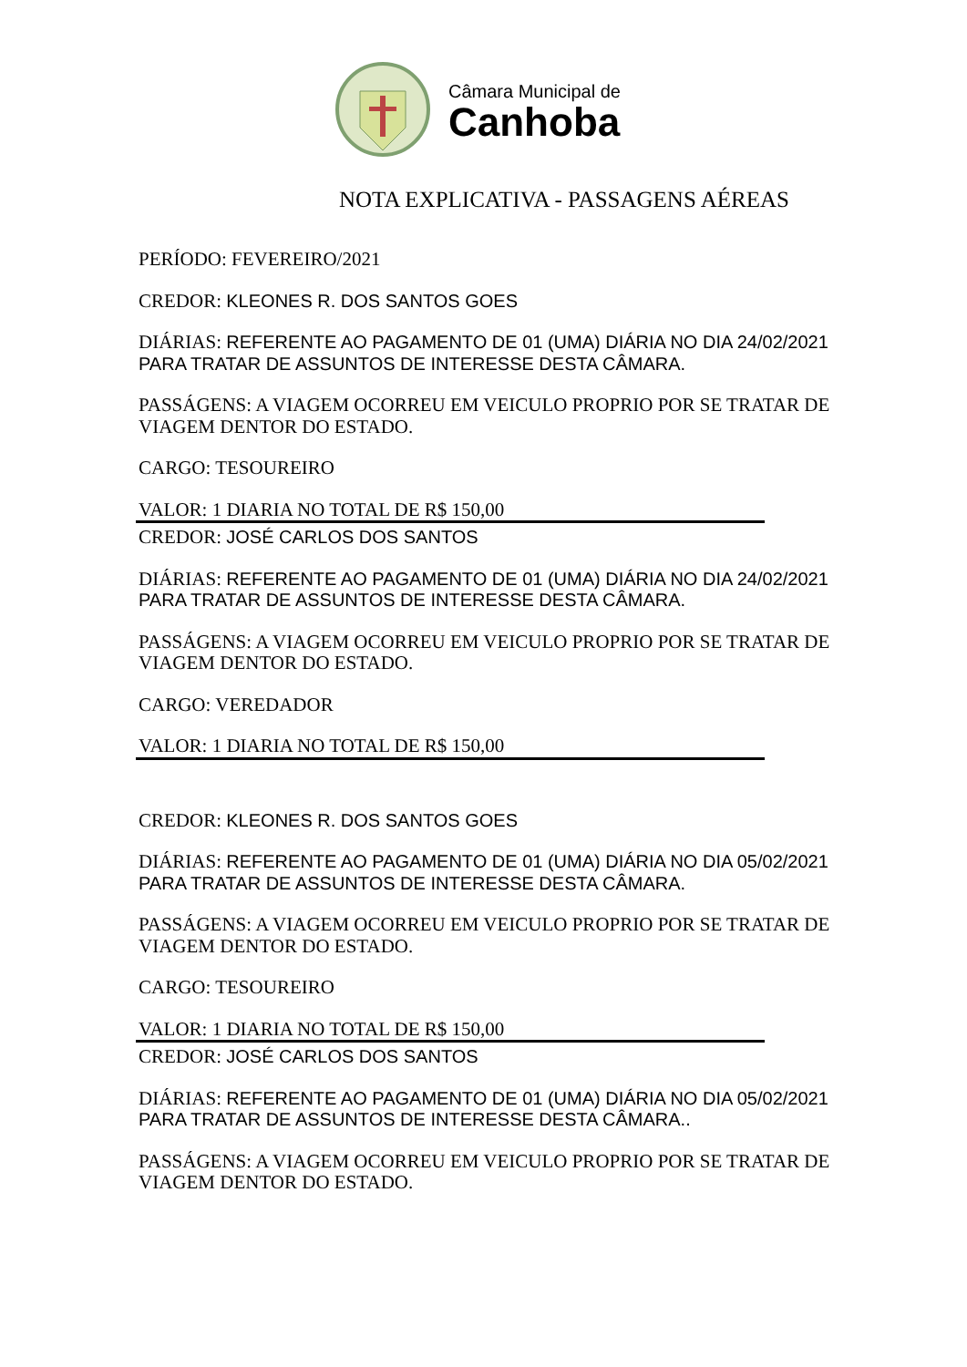Câmara Municipal de
Canhoba
NOTA EXPLICATIVA - PASSAGENS AÉREAS
PERÍODO: FEVEREIRO/2021
CREDOR: KLEONES R. DOS SANTOS GOES
DIÁRIAS: REFERENTE AO PAGAMENTO DE 01 (UMA) DIÁRIA NO DIA 24/02/2021 PARA TRATAR DE ASSUNTOS DE INTERESSE DESTA CÂMARA.
PASSÁGENS: A VIAGEM OCORREU EM VEICULO PROPRIO POR SE TRATAR DE VIAGEM DENTOR DO ESTADO.
CARGO: TESOUREIRO
VALOR: 1 DIARIA NO TOTAL DE R$ 150,00
CREDOR: JOSÉ CARLOS DOS SANTOS
DIÁRIAS: REFERENTE AO PAGAMENTO DE 01 (UMA) DIÁRIA NO DIA 24/02/2021 PARA TRATAR DE ASSUNTOS DE INTERESSE DESTA CÂMARA.
PASSÁGENS: A VIAGEM OCORREU EM VEICULO PROPRIO POR SE TRATAR DE VIAGEM DENTOR DO ESTADO.
CARGO: VEREDADOR
VALOR: 1 DIARIA NO TOTAL DE R$ 150,00
CREDOR: KLEONES R. DOS SANTOS GOES
DIÁRIAS: REFERENTE AO PAGAMENTO DE 01 (UMA) DIÁRIA NO DIA 05/02/2021 PARA TRATAR DE ASSUNTOS DE INTERESSE DESTA CÂMARA.
PASSÁGENS: A VIAGEM OCORREU EM VEICULO PROPRIO POR SE TRATAR DE VIAGEM DENTOR DO ESTADO.
CARGO: TESOUREIRO
VALOR: 1 DIARIA NO TOTAL DE R$ 150,00
CREDOR: JOSÉ CARLOS DOS SANTOS
DIÁRIAS: REFERENTE AO PAGAMENTO DE 01 (UMA) DIÁRIA NO DIA 05/02/2021 PARA TRATAR DE ASSUNTOS DE INTERESSE DESTA CÂMARA..
PASSÁGENS: A VIAGEM OCORREU EM VEICULO PROPRIO POR SE TRATAR DE VIAGEM DENTOR DO ESTADO.